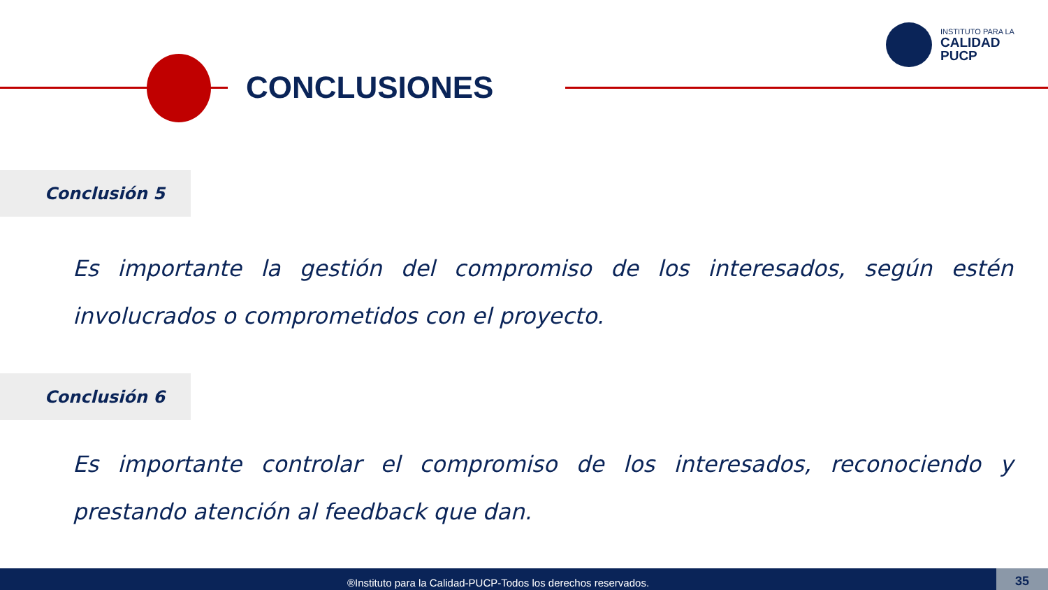CONCLUSIONES
INSTITUTO PARA LA
CALIDAD
PUCP
Conclusión 5
Es importante la gestión del compromiso de los interesados, según estén involucrados o comprometidos con el proyecto.
Conclusión 6
Es importante controlar el compromiso de los interesados, reconociendo y prestando atención al feedback que dan.
®Instituto para la Calidad-PUCP-Todos los derechos reservados. 35